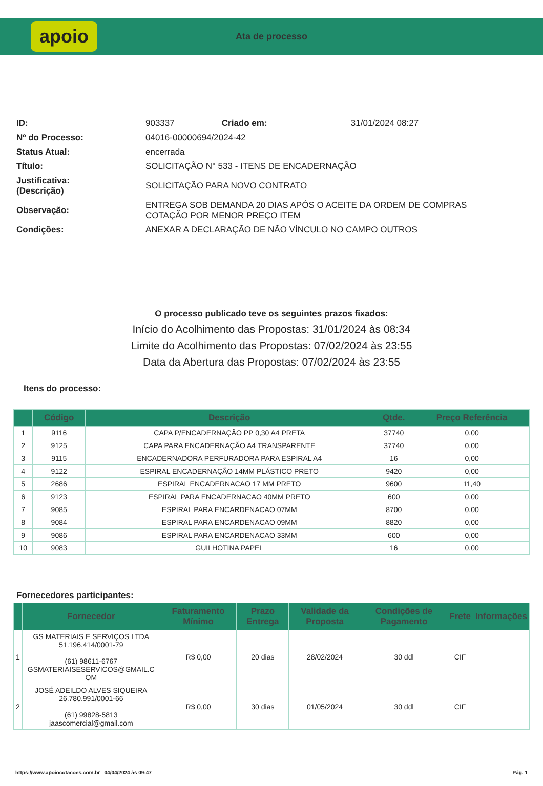apoio
Ata de processo
| ID: | 903337 | Criado em: | 31/01/2024 08:27 |
| Nº do Processo: | 04016-00000694/2024-42 | | |
| Status Atual: | encerrada | | |
| Título: | SOLICITAÇÃO N° 533 - ITENS DE ENCADERNAÇÃO | | |
| Justificativa: (Descrição) | SOLICITAÇÃO PARA NOVO CONTRATO | | |
| Observação: | ENTREGA SOB DEMANDA 20 DIAS APÓS O ACEITE DA ORDEM DE COMPRAS COTAÇÃO POR MENOR PREÇO ITEM | | |
| Condições: | ANEXAR A DECLARAÇÃO DE NÃO VÍNCULO NO CAMPO OUTROS | | |
O processo publicado teve os seguintes prazos fixados:
Início do Acolhimento das Propostas: 31/01/2024 às 08:34
Limite do Acolhimento das Propostas: 07/02/2024 às 23:55
Data da Abertura das Propostas: 07/02/2024 às 23:55
Itens do processo:
| | Código | Descrição | Qtde. | Preço Referência |
| --- | --- | --- | --- | --- |
| 1 | 9116 | CAPA P/ENCADERNAÇÃO PP 0,30 A4 PRETA | 37740 | 0,00 |
| 2 | 9125 | CAPA PARA ENCADERNAÇÃO A4 TRANSPARENTE | 37740 | 0,00 |
| 3 | 9115 | ENCADERNADORA PERFURADORA PARA ESPIRAL A4 | 16 | 0,00 |
| 4 | 9122 | ESPIRAL ENCADERNAÇÃO 14MM PLÁSTICO PRETO | 9420 | 0,00 |
| 5 | 2686 | ESPIRAL ENCADERNACAO 17 MM PRETO | 9600 | 11,40 |
| 6 | 9123 | ESPIRAL PARA ENCADERNACAO 40MM PRETO | 600 | 0,00 |
| 7 | 9085 | ESPIRAL PARA ENCARDENACAO 07MM | 8700 | 0,00 |
| 8 | 9084 | ESPIRAL PARA ENCARDENACAO 09MM | 8820 | 0,00 |
| 9 | 9086 | ESPIRAL PARA ENCARDENACAO 33MM | 600 | 0,00 |
| 10 | 9083 | GUILHOTINA PAPEL | 16 | 0,00 |
Fornecedores participantes:
| | Fornecedor | Faturamento Mínimo | Prazo Entrega | Validade da Proposta | Condições de Pagamento | Frete | Informações |
| --- | --- | --- | --- | --- | --- | --- | --- |
| 1 | GS MATERIAIS E SERVIÇOS LTDA 51.196.414/0001-79 (61) 98611-6767 GSMATERIAISESERVICOS@GMAIL.C OM | R$ 0,00 | 20 dias | 28/02/2024 | 30 ddl | CIF | |
| 2 | JOSÉ ADEILDO ALVES SIQUEIRA 26.780.991/0001-66 (61) 99828-5813 jaascomercial@gmail.com | R$ 0,00 | 30 dias | 01/05/2024 | 30 ddl | CIF | |
https://www.apoiocotacoes.com.br 04/04/2024 às 09:47 Pág. 1